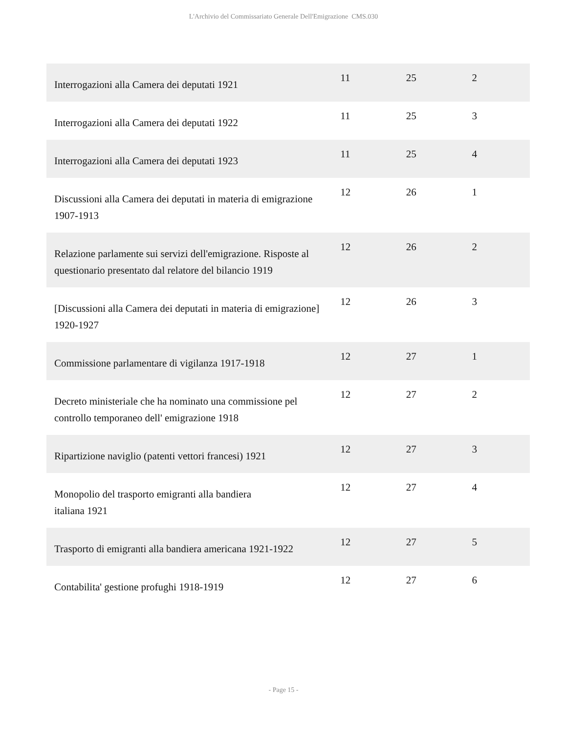L'Archivio del Commissariato Generale Dell'Emigrazione CMS.030
| Interrogazioni alla Camera dei deputati 1921 | 11 | 25 | 2 |
| Interrogazioni alla Camera dei deputati 1922 | 11 | 25 | 3 |
| Interrogazioni alla Camera dei deputati 1923 | 11 | 25 | 4 |
| Discussioni alla Camera dei deputati in materia di emigrazione 1907-1913 | 12 | 26 | 1 |
| Relazione parlamente sui servizi dell'emigrazione. Risposte al questionario presentato dal relatore del bilancio 1919 | 12 | 26 | 2 |
| [Discussioni alla Camera dei deputati in materia di emigrazione] 1920-1927 | 12 | 26 | 3 |
| Commissione parlamentare di vigilanza 1917-1918 | 12 | 27 | 1 |
| Decreto ministeriale che ha nominato una commissione pel controllo temporaneo dell' emigrazione 1918 | 12 | 27 | 2 |
| Ripartizione naviglio (patenti vettori francesi) 1921 | 12 | 27 | 3 |
| Monopolio del trasporto emigranti alla bandiera italiana 1921 | 12 | 27 | 4 |
| Trasporto di emigranti alla bandiera americana 1921-1922 | 12 | 27 | 5 |
| Contabilita' gestione profughi 1918-1919 | 12 | 27 | 6 |
- Page 15 -